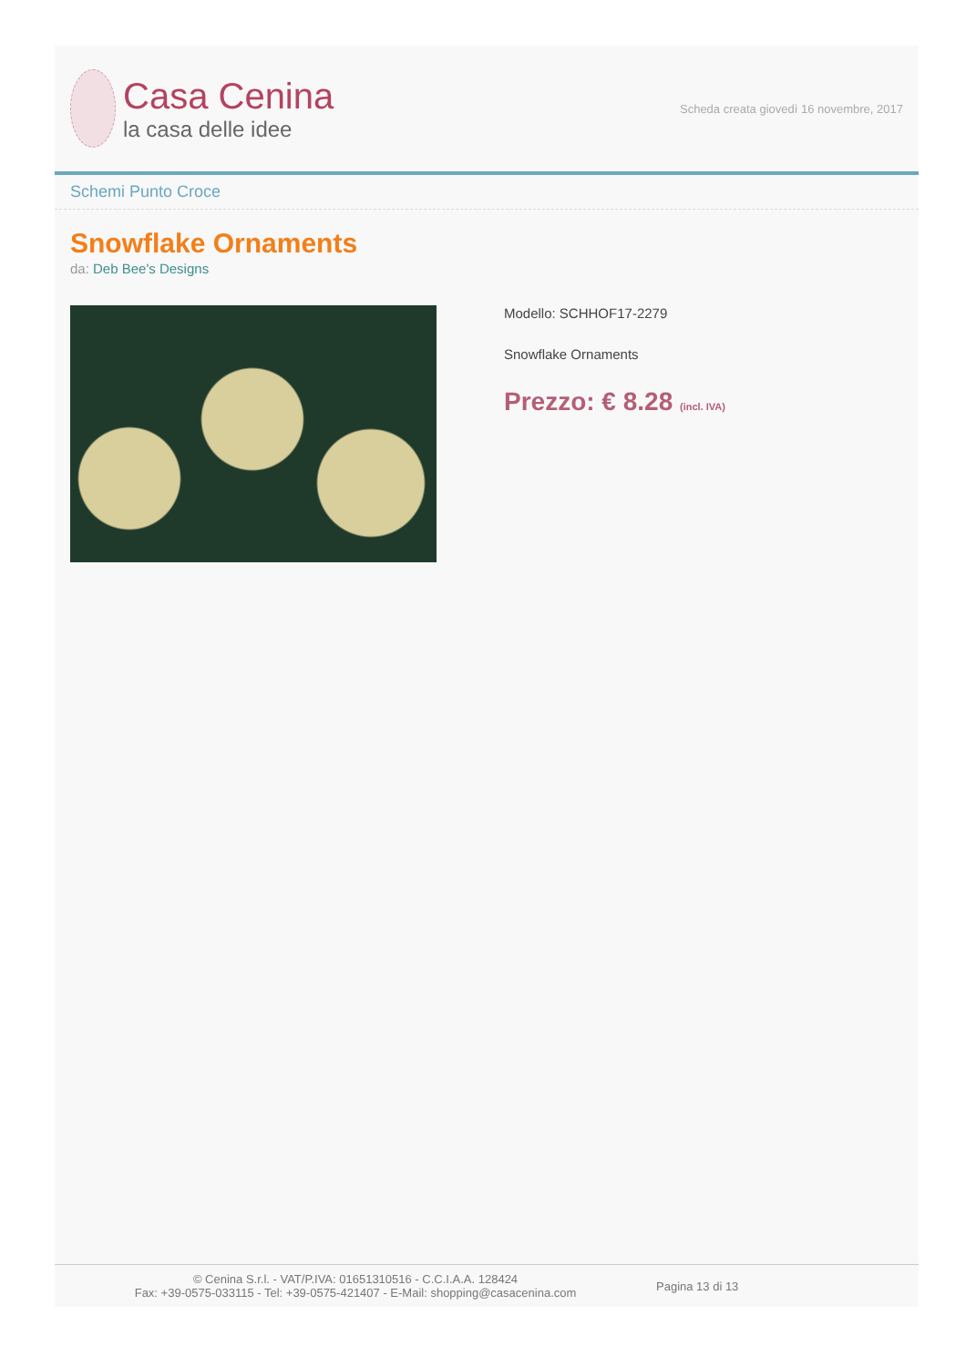Casa Cenina
la casa delle idee
Scheda creata giovedì 16 novembre, 2017
Schemi Punto Croce
Snowflake Ornaments
da: Deb Bee's Designs
Modello: SCHHOF17-2279
Snowflake Ornaments
Prezzo: € 8.28 (incl. IVA)
© Cenina S.r.l. - VAT/P.IVA: 01651310516 - C.C.I.A.A. 128424
Fax: +39-0575-033115 - Tel: +39-0575-421407 - E-Mail: shopping@casacenina.com
Pagina 13 di 13